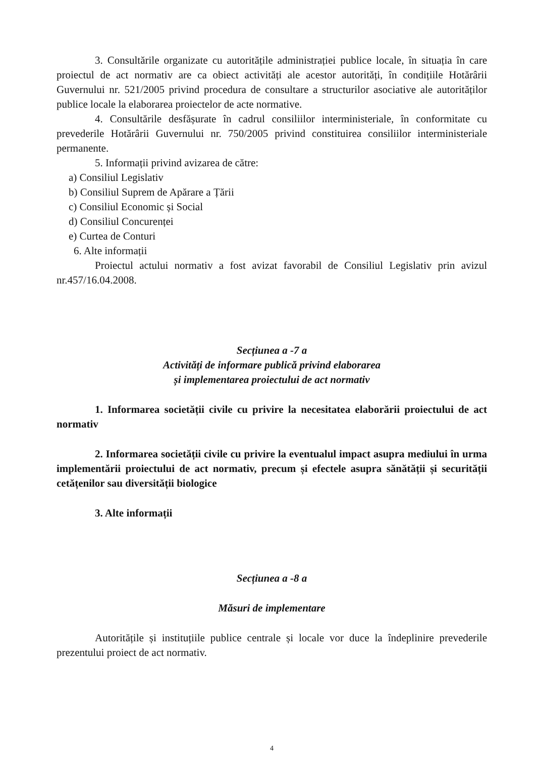3. Consultările organizate cu autoritățile administrației publice locale, în situația în care proiectul de act normativ are ca obiect activități ale acestor autorități, în condițiile Hotărârii Guvernului nr. 521/2005 privind procedura de consultare a structurilor asociative ale autorităților publice locale la elaborarea proiectelor de acte normative.
4. Consultările desfășurate în cadrul consiliilor interministeriale, în conformitate cu prevederile Hotărârii Guvernului nr. 750/2005 privind constituirea consiliilor interministeriale permanente.
5. Informații privind avizarea de către:
a) Consiliul Legislativ
b) Consiliul Suprem de Apărare a Țării
c) Consiliul Economic și Social
d) Consiliul Concurenței
e) Curtea de Conturi
6. Alte informații
Proiectul actului normativ a fost avizat favorabil de Consiliul Legislativ prin avizul nr.457/16.04.2008.
Secțiunea a -7 a
Activități de informare publică privind elaborarea
și implementarea proiectului de act normativ
1. Informarea societății civile cu privire la necesitatea elaborării proiectului de act normativ
2. Informarea societății civile cu privire la eventualul impact asupra mediului în urma implementării proiectului de act normativ, precum și efectele asupra sănătății și securității cetățenilor sau diversității biologice
3. Alte informații
Secțiunea a -8 a
Măsuri de implementare
Autoritățile și instituțiile publice centrale și locale vor duce la îndeplinire prevederile prezentului proiect de act normativ.
4